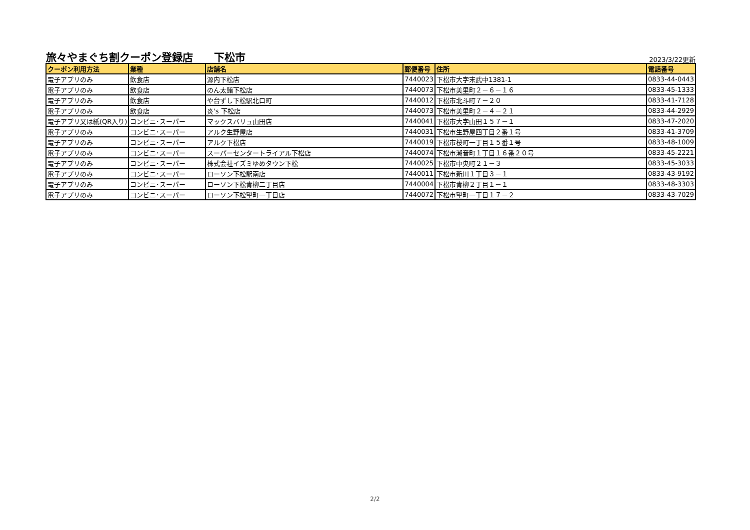旅々やまぐち割クーポン登録店　　下松市
2023/3/22更新
| クーポン利用方法 | 業種 | 店舗名 | 郵便番号 | 住所 | 電話番号 |
| --- | --- | --- | --- | --- | --- |
| 電子アプリのみ | 飲食店 | 源内下松店 | 7440023 | 下松市大字末武中1381-1 | 0833-44-0443 |
| 電子アプリのみ | 飲食店 | のん太鮨下松店 | 7440073 | 下松市美里町２－６－１６ | 0833-45-1333 |
| 電子アプリのみ | 飲食店 | や台ずし下松駅北口町 | 7440012 | 下松市北斗町７－２０ | 0833-41-7128 |
| 電子アプリのみ | 飲食店 | 炎's 下松店 | 7440073 | 下松市美里町２－４－２１ | 0833-44-2929 |
| 電子アプリ又は紙(QR入り) | コンビニ･スーパー | マックスバリュ山田店 | 7440041 | 下松市大字山田１５７－１ | 0833-47-2020 |
| 電子アプリのみ | コンビニ･スーパー | アルク生野屋店 | 7440031 | 下松市生野屋四丁目２番１号 | 0833-41-3709 |
| 電子アプリのみ | コンビニ･スーパー | アルク下松店 | 7440019 | 下松市桜町一丁目１５番１号 | 0833-48-1009 |
| 電子アプリのみ | コンビニ･スーパー | スーパーセンタートライアル下松店 | 7440074 | 下松市潮音町１丁目１６番２０号 | 0833-45-2221 |
| 電子アプリのみ | コンビニ･スーパー | 株式会社イズミゆめタウン下松 | 7440025 | 下松市中央町２１－３ | 0833-45-3033 |
| 電子アプリのみ | コンビニ･スーパー | ローソン下松駅南店 | 7440011 | 下松市新川１丁目３－１ | 0833-43-9192 |
| 電子アプリのみ | コンビニ･スーパー | ローソン下松青柳二丁目店 | 7440004 | 下松市青柳２丁目１－１ | 0833-48-3303 |
| 電子アプリのみ | コンビニ･スーパー | ローソン下松望町一丁目店 | 7440072 | 下松市望町一丁目１７－２ | 0833-43-7029 |
2/2